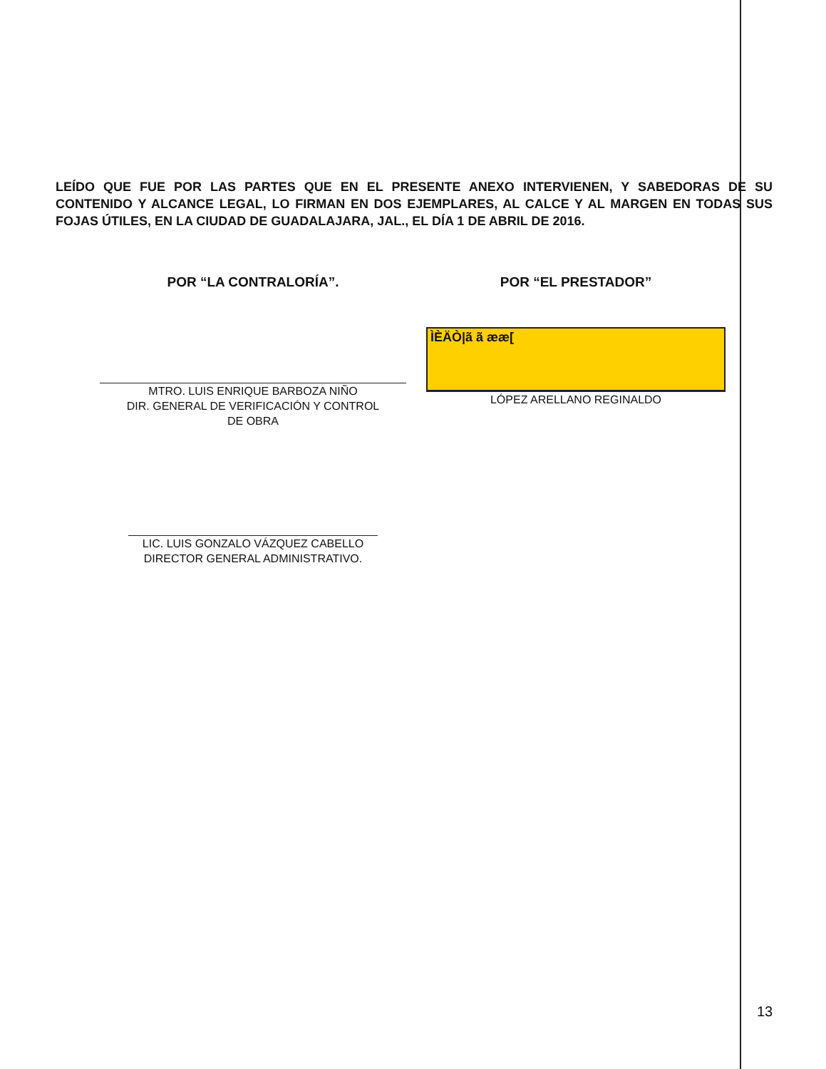LEÍDO QUE FUE POR LAS PARTES QUE EN EL PRESENTE ANEXO INTERVIENEN, Y SABEDORAS DE SU CONTENIDO Y ALCANCE LEGAL, LO FIRMAN EN DOS EJEMPLARES, AL CALCE Y AL MARGEN EN TODAS SUS FOJAS ÚTILES, EN LA CIUDAD DE GUADALAJARA, JAL., EL DÍA 1 DE ABRIL DE 2016.
POR “LA CONTRALORÍA”.
MTRO. LUIS ENRIQUE BARBOZA NIÑO
DIR. GENERAL DE VERIFICACIÓN Y CONTROL
DE OBRA
LIC. LUIS GONZALO VÁZQUEZ CABELLO
DIRECTOR GENERAL ADMINISTRATIVO.
POR “EL PRESTADOR”
ÌÈÄÒ|ã ã ææ[
LÓPEZ ARELLANO REGINALDO
13